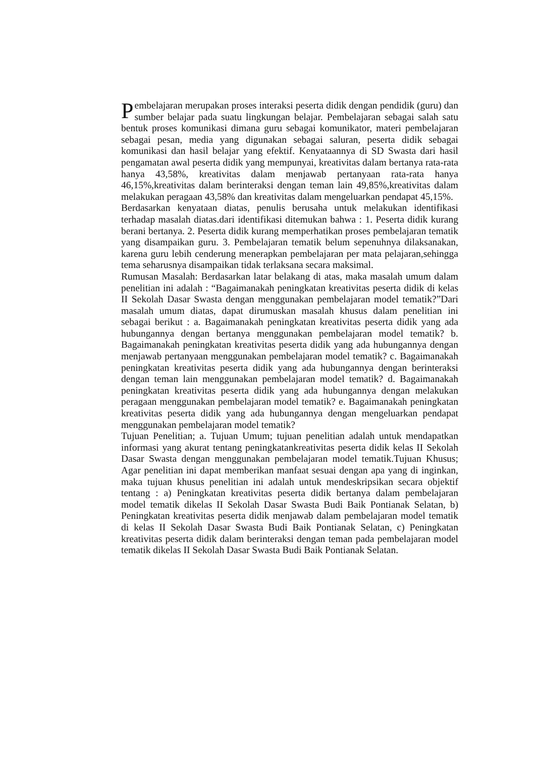Pembelajaran merupakan proses interaksi peserta didik dengan pendidik (guru) dan sumber belajar pada suatu lingkungan belajar. Pembelajaran sebagai salah satu bentuk proses komunikasi dimana guru sebagai komunikator, materi pembelajaran sebagai pesan, media yang digunakan sebagai saluran, peserta didik sebagai komunikasi dan hasil belajar yang efektif. Kenyataannya di SD Swasta dari hasil pengamatan awal peserta didik yang mempunyai, kreativitas dalam bertanya rata-rata hanya 43,58%, kreativitas dalam menjawab pertanyaan rata-rata hanya 46,15%,kreativitas dalam berinteraksi dengan teman lain 49,85%,kreativitas dalam melakukan peragaan 43,58% dan kreativitas dalam mengeluarkan pendapat 45,15%.
Berdasarkan kenyataan diatas, penulis berusaha untuk melakukan identifikasi terhadap masalah diatas.dari identifikasi ditemukan bahwa : 1. Peserta didik kurang berani bertanya. 2. Peserta didik kurang memperhatikan proses pembelajaran tematik yang disampaikan guru. 3. Pembelajaran tematik belum sepenuhnya dilaksanakan, karena guru lebih cenderung menerapkan pembelajaran per mata pelajaran,sehingga tema seharusnya disampaikan tidak terlaksana secara maksimal.
Rumusan Masalah: Berdasarkan latar belakang di atas, maka masalah umum dalam penelitian ini adalah : “Bagaimanakah peningkatan kreativitas peserta didik di kelas II Sekolah Dasar Swasta dengan menggunakan pembelajaran model tematik?”Dari masalah umum diatas, dapat dirumuskan masalah khusus dalam penelitian ini sebagai berikut : a. Bagaimanakah peningkatan kreativitas peserta didik yang ada hubungannya dengan bertanya menggunakan pembelajaran model tematik? b. Bagaimanakah peningkatan kreativitas peserta didik yang ada hubungannya dengan menjawab pertanyaan menggunakan pembelajaran model tematik? c. Bagaimanakah peningkatan kreativitas peserta didik yang ada hubungannya dengan berinteraksi dengan teman lain menggunakan pembelajaran model tematik? d. Bagaimanakah peningkatan kreativitas peserta didik yang ada hubungannya dengan melakukan peragaan menggunakan pembelajaran model tematik? e. Bagaimanakah peningkatan kreativitas peserta didik yang ada hubungannya dengan mengeluarkan pendapat menggunakan pembelajaran model tematik?
Tujuan Penelitian; a. Tujuan Umum; tujuan penelitian adalah untuk mendapatkan informasi yang akurat tentang peningkatankreativitas peserta didik kelas II Sekolah Dasar Swasta dengan menggunakan pembelajaran model tematik.Tujuan Khusus; Agar penelitian ini dapat memberikan manfaat sesuai dengan apa yang di inginkan, maka tujuan khusus penelitian ini adalah untuk mendeskripsikan secara objektif tentang : a) Peningkatan kreativitas peserta didik bertanya dalam pembelajaran model tematik dikelas II Sekolah Dasar Swasta Budi Baik Pontianak Selatan, b) Peningkatan kreativitas peserta didik menjawab dalam pembelajaran model tematik di kelas II Sekolah Dasar Swasta Budi Baik Pontianak Selatan, c) Peningkatan kreativitas peserta didik dalam berinteraksi dengan teman pada pembelajaran model tematik dikelas II Sekolah Dasar Swasta Budi Baik Pontianak Selatan.